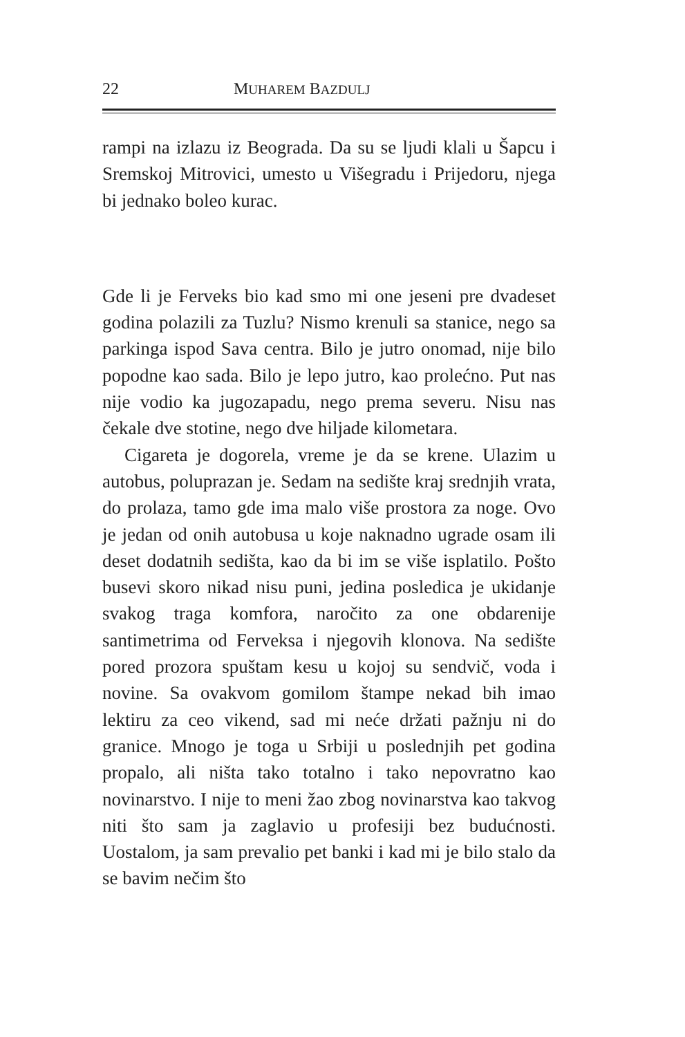22 MUHAREM BAZDULJ
rampi na izlazu iz Beograda. Da su se ljudi klali u Šapcu i Sremskoj Mitrovici, umesto u Višegradu i Prijedoru, njega bi jednako boleo kurac.
Gde li je Ferveks bio kad smo mi one jeseni pre dvadeset godina polazili za Tuzlu? Nismo krenuli sa stanice, nego sa parkinga ispod Sava centra. Bilo je jutro onomad, nije bilo popodne kao sada. Bilo je lepo jutro, kao prolećno. Put nas nije vodio ka jugozapadu, nego prema severu. Nisu nas čekale dve stotine, nego dve hiljade kilometara.
Cigareta je dogorela, vreme je da se krene. Ulazim u autobus, poluprazan je. Sedam na sedište kraj srednjih vrata, do prolaza, tamo gde ima malo više prostora za noge. Ovo je jedan od onih autobusa u koje naknadno ugrade osam ili deset dodatnih sedišta, kao da bi im se više isplatilo. Pošto busevi skoro nikad nisu puni, jedina posledica je ukidanje svakog traga komfora, naročito za one obdarenije santimetrima od Ferveksa i njegovih klonova. Na sedište pored prozora spuštam kesu u kojoj su sendvič, voda i novine. Sa ovakvom gomilom štampe nekad bih imao lektiru za ceo vikend, sad mi neće držati pažnju ni do granice. Mnogo je toga u Srbiji u poslednjih pet godina propalo, ali ništa tako totalno i tako nepovratno kao novinarstvo. I nije to meni žao zbog novinarstva kao takvog niti što sam ja zaglavio u profesiji bez budućnosti. Uostalom, ja sam prevalio pet banki i kad mi je bilo stalo da se bavim nečim što